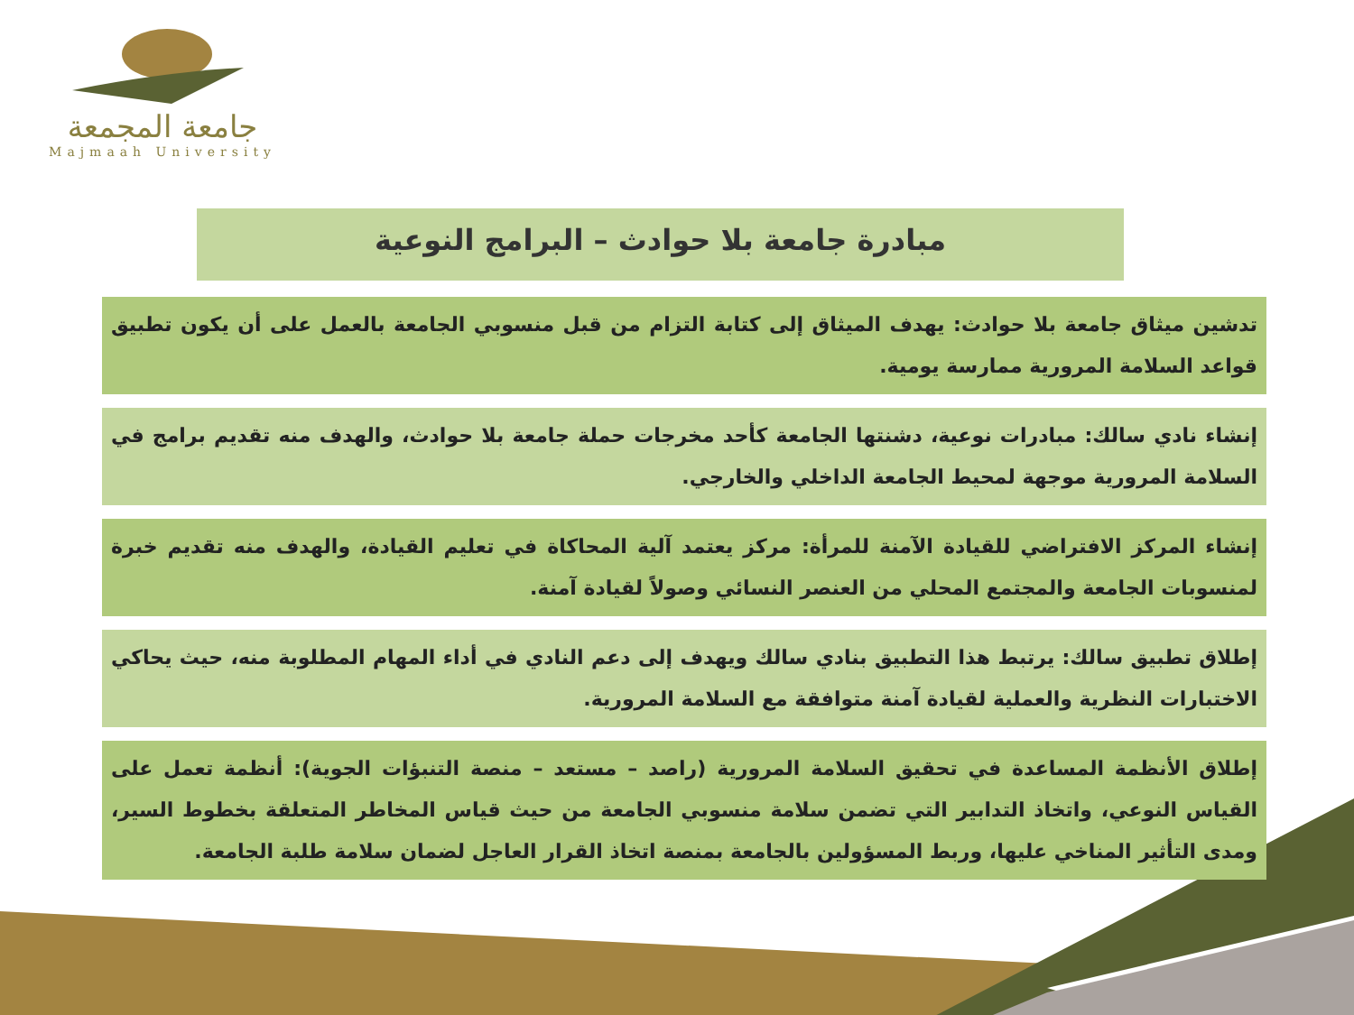جامعة المجمعة
Majmaah University
مبادرة جامعة بلا حوادث – البرامج النوعية
تدشين ميثاق جامعة بلا حوادث: يهدف الميثاق إلى كتابة التزام من قبل منسوبي الجامعة بالعمل على أن يكون تطبيق قواعد السلامة المرورية ممارسة يومية.
إنشاء نادي سالك: مبادرات نوعية، دشنتها الجامعة كأحد مخرجات حملة جامعة بلا حوادث، والهدف منه تقديم برامج في السلامة المرورية موجهة لمحيط الجامعة الداخلي والخارجي.
إنشاء المركز الافتراضي للقيادة الآمنة للمرأة: مركز يعتمد آلية المحاكاة في تعليم القيادة، والهدف منه تقديم خبرة لمنسوبات الجامعة والمجتمع المحلي من العنصر النسائي وصولاً لقيادة آمنة.
إطلاق تطبيق سالك: يرتبط هذا التطبيق بنادي سالك ويهدف إلى دعم النادي في أداء المهام المطلوبة منه، حيث يحاكي الاختبارات النظرية والعملية لقيادة آمنة متوافقة مع السلامة المرورية.
إطلاق الأنظمة المساعدة في تحقيق السلامة المرورية (راصد – مستعد – منصة التنبؤات الجوية): أنظمة تعمل على القياس النوعي، واتخاذ التدابير التي تضمن سلامة منسوبي الجامعة من حيث قياس المخاطر المتعلقة بخطوط السير، ومدى التأثير المناخي عليها، وربط المسؤولين بالجامعة بمنصة اتخاذ القرار العاجل لضمان سلامة طلبة الجامعة.